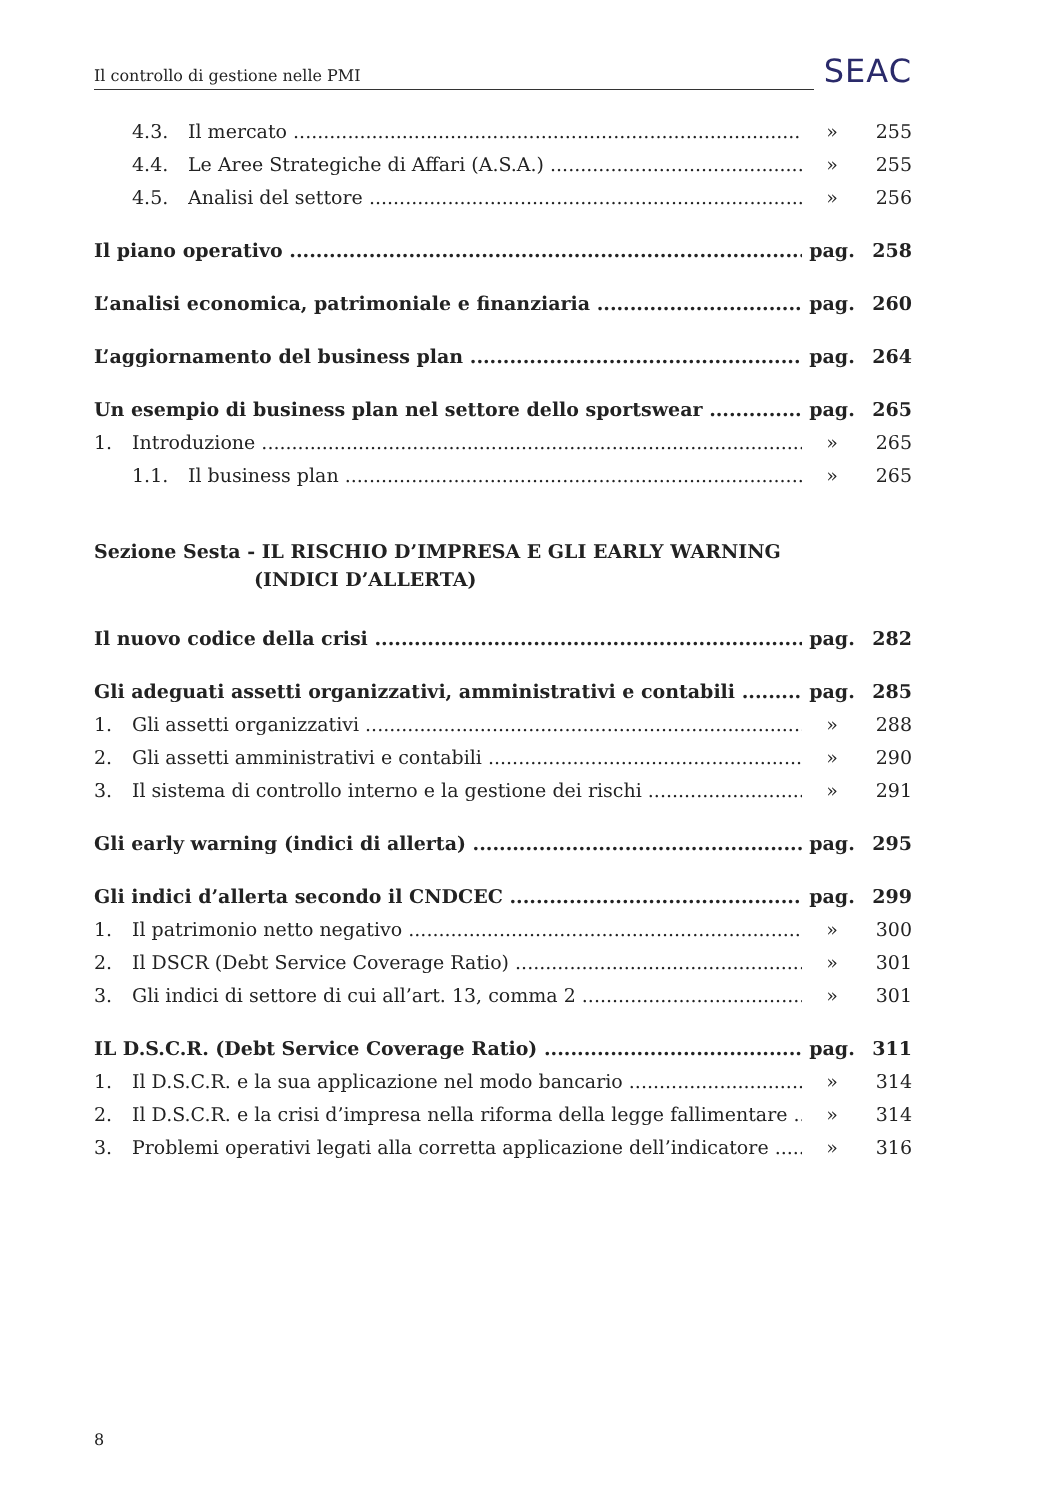Il controllo di gestione nelle PMI SEAC
4.3. Il mercato » 255
4.4. Le Aree Strategiche di Affari (A.S.A.) » 255
4.5. Analisi del settore » 256
Il piano operativo pag. 258
L’analisi economica, patrimoniale e finanziaria pag. 260
L’aggiornamento del business plan pag. 264
Un esempio di business plan nel settore dello sportswear pag. 265
1. Introduzione » 265
1.1. Il business plan » 265
Sezione Sesta - IL RISCHIO D’IMPRESA E GLI EARLY WARNING
(INDICI D’ALLERTA)
Il nuovo codice della crisi pag. 282
Gli adeguati assetti organizzativi, amministrativi e contabili pag. 285
1. Gli assetti organizzativi » 288
2. Gli assetti amministrativi e contabili » 290
3. Il sistema di controllo interno e la gestione dei rischi » 291
Gli early warning (indici di allerta) pag. 295
Gli indici d’allerta secondo il CNDCEC pag. 299
1. Il patrimonio netto negativo » 300
2. Il DSCR (Debt Service Coverage Ratio) » 301
3. Gli indici di settore di cui all’art. 13, comma 2 » 301
IL D.S.C.R. (Debt Service Coverage Ratio) pag. 311
1. Il D.S.C.R. e la sua applicazione nel modo bancario » 314
2. Il D.S.C.R. e la crisi d’impresa nella riforma della legge fallimentare » 314
3. Problemi operativi legati alla corretta applicazione dell’indicatore » 316
8